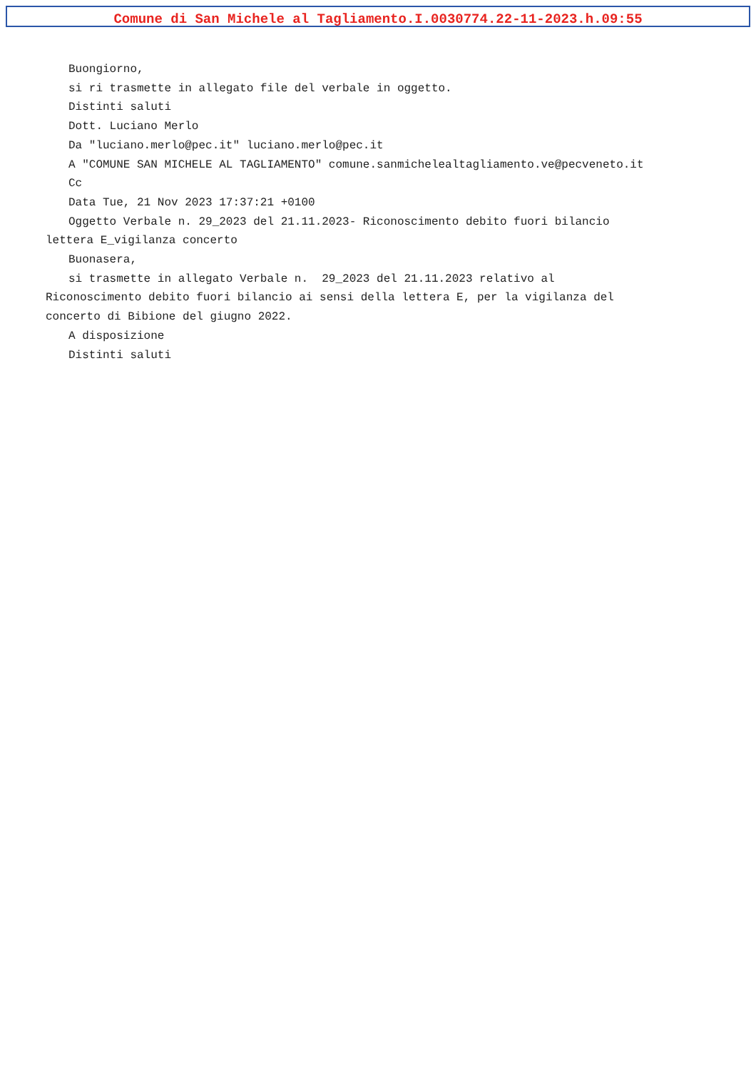Comune di San Michele al Tagliamento.I.0030774.22-11-2023.h.09:55
Buongiorno,
si ri trasmette in allegato file del verbale in oggetto.
Distinti saluti
Dott. Luciano Merlo
Da "luciano.merlo@pec.it" luciano.merlo@pec.it
A "COMUNE SAN MICHELE AL TAGLIAMENTO" comune.sanmichelealtagliamento.ve@pecveneto.it
Cc
Data Tue, 21 Nov 2023 17:37:21 +0100
Oggetto Verbale n. 29_2023 del 21.11.2023- Riconoscimento debito fuori bilancio
lettera E_vigilanza concerto
Buonasera,
si trasmette in allegato Verbale n. 29_2023 del 21.11.2023 relativo al
Riconoscimento debito fuori bilancio ai sensi della lettera E, per la vigilanza del
concerto di Bibione del giugno 2022.
A disposizione
Distinti saluti